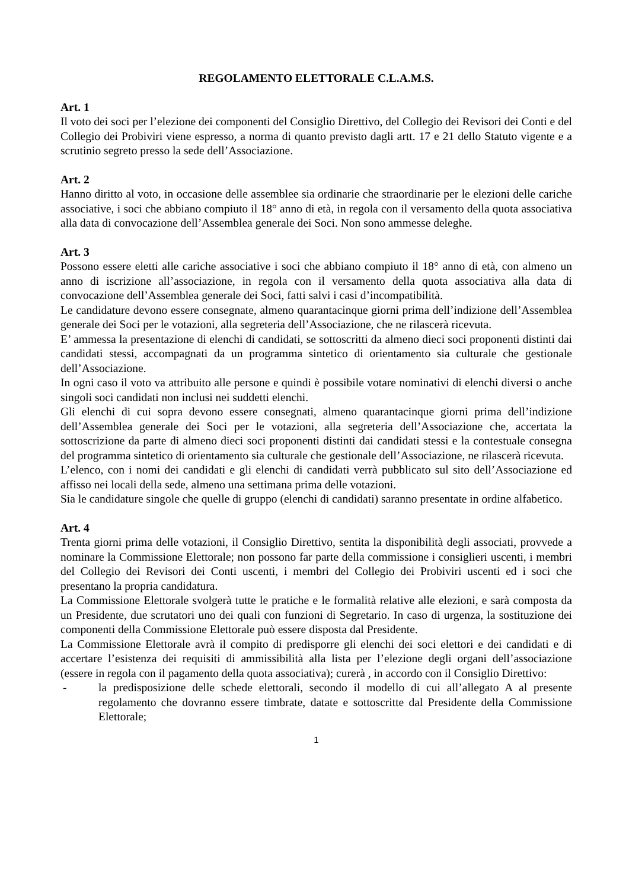REGOLAMENTO ELETTORALE C.L.A.M.S.
Art. 1
Il voto dei soci per l’elezione dei componenti del Consiglio Direttivo, del Collegio dei Revisori dei Conti e del Collegio dei Probiviri viene espresso, a norma di quanto previsto dagli artt. 17 e 21 dello Statuto vigente e a scrutinio segreto presso la sede dell’Associazione.
Art. 2
Hanno diritto al voto, in occasione delle assemblee sia ordinarie che straordinarie per le elezioni delle cariche associative, i soci che abbiano compiuto il 18° anno di età, in regola con il versamento della quota associativa alla data di convocazione dell’Assemblea generale dei Soci. Non sono ammesse deleghe.
Art. 3
Possono essere eletti alle cariche associative i soci che abbiano compiuto il 18° anno di età, con almeno un anno di iscrizione all’associazione, in regola con il versamento della quota associativa alla data di convocazione dell’Assemblea generale dei Soci, fatti salvi i casi d’incompatibilità.
Le candidature devono essere consegnate, almeno quarantacinque giorni prima dell’indizione dell’Assemblea generale dei Soci per le votazioni, alla segreteria dell’Associazione, che ne rilascerà ricevuta.
E’ ammessa la presentazione di elenchi di candidati, se sottoscritti da almeno dieci soci proponenti distinti dai candidati stessi, accompagnati da un programma sintetico di orientamento sia culturale che gestionale dell’Associazione.
In ogni caso il voto va attribuito alle persone e quindi è possibile votare nominativi di elenchi diversi o anche singoli soci candidati non inclusi nei suddetti elenchi.
Gli elenchi di cui sopra devono essere consegnati, almeno quarantacinque giorni prima dell’indizione dell’Assemblea generale dei Soci per le votazioni, alla segreteria dell’Associazione che, accertata la sottoscrizione da parte di almeno dieci soci proponenti distinti dai candidati stessi e la contestuale consegna del programma sintetico di orientamento sia culturale che gestionale dell’Associazione, ne rilascerà ricevuta.
L’elenco, con i nomi dei candidati e gli elenchi di candidati verrà pubblicato sul sito dell’Associazione ed affisso nei locali della sede, almeno una settimana prima delle votazioni.
Sia le candidature singole che quelle di gruppo (elenchi di candidati) saranno presentate in ordine alfabetico.
Art. 4
Trenta giorni prima delle votazioni, il Consiglio Direttivo, sentita la disponibilità degli associati, provvede a nominare la Commissione Elettorale; non possono far parte della commissione i consiglieri uscenti, i membri del Collegio dei Revisori dei Conti uscenti, i membri del Collegio dei Probiviri uscenti ed i soci che presentano la propria candidatura.
La Commissione Elettorale svolgerà tutte le pratiche e le formalità relative alle elezioni, e sarà composta da un Presidente, due scrutatori uno dei quali con funzioni di Segretario. In caso di urgenza, la sostituzione dei componenti della Commissione Elettorale può essere disposta dal Presidente.
La Commissione Elettorale avrà il compito di predisporre gli elenchi dei soci elettori e dei candidati e di accertare l’esistenza dei requisiti di ammissibilità alla lista per l’elezione degli organi dell’associazione (essere in regola con il pagamento della quota associativa); curerà , in accordo con il Consiglio Direttivo:
- la predisposizione delle schede elettorali, secondo il modello di cui all’allegato A al presente regolamento che dovranno essere timbrate, datate e sottoscritte dal Presidente della Commissione Elettorale;
1